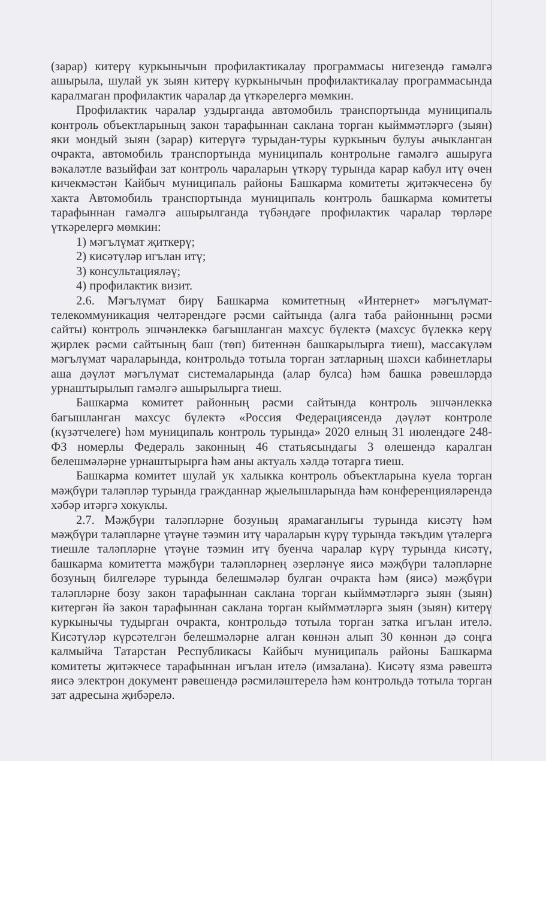(зарар) китерү куркынычын профилактикалау программасы нигезендә гамәлгә ашырыла, шулай ук зыян китерү куркынычын профилактикалау программасында каралмаган профилактик чаралар да үткәрелергә мөмкин.
Профилактик чаралар уздырганда автомобиль транспортында муниципаль контроль объектларының закон тарафыннан саклана торган кыйммәтләргә (зыян) яки мондый зыян (зарар) китерүгә турыдан-туры куркыныч булуы ачыкланган очракта, автомобиль транспортында муниципаль контрольне гамәлгә ашыруга вәкаләтле вазыйфаи зат контроль чараларын үткәрү турында карар кабул итү өчен кичекмәстән Кайбыч муниципаль районы Башкарма комитеты җитәкчесенә бу хакта Автомобиль транспортында муниципаль контроль башкарма комитеты тарафыннан гамәлгә ашырылганда түбәндәге профилактик чаралар төрләре үткәрелергә мөмкин:
1) мәгълүмат җиткерү;
2) кисәтүләр игълан итү;
3) консультацияләү;
4) профилактик визит.
2.6. Мәгълүмат бирү Башкарма комитетның «Интернет» мәгълүмат-телекоммуникация челтәрендәге рәсми сайтында (алга таба районнынң рәсми сайты) контроль эшчәнлеккә багышланган махсус бүлектә (махсус бүлеккә керү җирлек рәсми сайтының баш (төп) битеннән башкарылырга тиеш), массакүләм мәгълүмат чараларында, контрольдә тотыла торган затларның шәхси кабинетлары аша дәүләт мәгълүмат системаларында (алар булса) һәм башка рәвешләрдә урнаштырылып гамәлгә ашырылырга тиеш.
Башкарма комитет районның рәсми сайтында контроль эшчәнлеккә багышланган махсус бүлектә «Россия Федерациясендә дәүләт контроле (күзәтчелеге) һәм муниципаль контроль турында» 2020 елның 31 июлендәге 248-ФЗ номерлы Федераль законның 46 статьясындагы 3 өлешендә каралган белешмәләрне урнаштырырга һәм аны актуаль хәлдә тотарга тиеш.
Башкарма комитет шулай ук халыкка контроль объектларына куела торган мәҗбүри таләпләр турында гражданнар җыелышларында һәм конференцияләрендә хәбәр итәргә хокуклы.
2.7. Мәҗбүри таләпләрне бозуның ярамаганлыгы турында кисәтү һәм мәҗбүри таләпләрне үтәүне тәэмин итү чараларын күрү турында тәкъдим үтәлергә тиешле таләпләрне үтәүне тәэмин итү буенча чаралар күрү турында кисәтү, башкарма комитетта мәҗбүри таләпләрнең әзерләнүе яисә мәҗбүри таләпләрне бозуның билгеләре турында белешмәләр булган очракта һәм (яисә) мәҗбүри таләпләрне бозу закон тарафыннан саклана торган кыйммәтләргә зыян (зыян) китергән йә закон тарафыннан саклана торган кыйммәтләргә зыян (зыян) китерү куркынычы тудырган очракта, контрольдә тотыла торган затка игълан ителә. Кисәтүләр күрсәтелгән белешмәләрне алган көннән алып 30 көннән дә соңга калмыйча Татарстан Республикасы Кайбыч муниципаль районы Башкарма комитеты җитәкчесе тарафыннан игълан ителә (имзалана). Кисәтү язма рәвештә яисә электрон документ рәвешендә рәсмиләштерелә һәм контрольдә тотыла торган зат адресына җибәрелә.